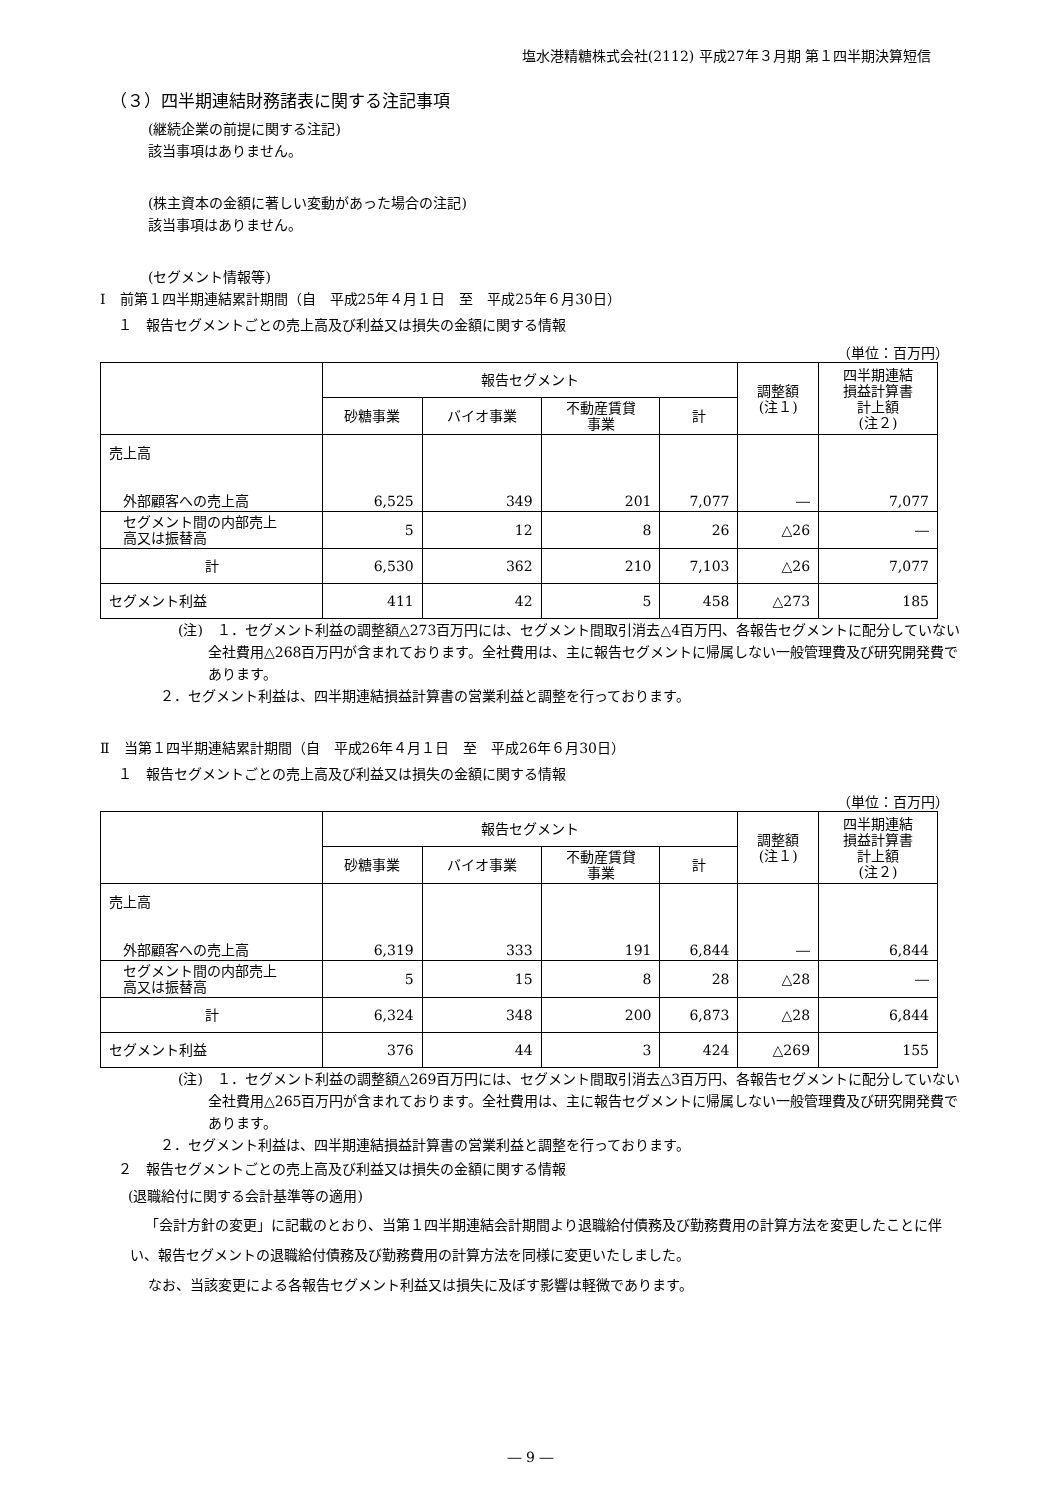塩水港精糖株式会社(2112) 平成27年３月期 第１四半期決算短信
（３）四半期連結財務諸表に関する注記事項
(継続企業の前提に関する注記)
該当事項はありません。
(株主資本の金額に著しい変動があった場合の注記)
該当事項はありません。
(セグメント情報等)
Ⅰ　前第１四半期連結累計期間（自　平成25年４月１日　至　平成25年６月30日）
１　報告セグメントごとの売上高及び利益又は損失の金額に関する情報
（単位：百万円）
| | 報告セグメント | | | | 調整額 (注１) | 四半期連結 損益計算書 計上額 (注２) |
| --- | --- | --- | --- | --- | --- | --- |
| | 砂糖事業 | バイオ事業 | 不動産賃貸 事業 | 計 | | |
| 売上高 外部顧客への売上高 | 6,525 | 349 | 201 | 7,077 | ― | 7,077 |
| セグメント間の内部売上 高又は振替高 | 5 | 12 | 8 | 26 | △26 | ― |
| 計 | 6,530 | 362 | 210 | 7,103 | △26 | 7,077 |
| セグメント利益 | 411 | 42 | 5 | 458 | △273 | 185 |
(注)　１．セグメント利益の調整額△273百万円には、セグメント間取引消去△4百万円、各報告セグメントに配分していない全社費用△268百万円が含まれております。全社費用は、主に報告セグメントに帰属しない一般管理費及び研究開発費であります。
２．セグメント利益は、四半期連結損益計算書の営業利益と調整を行っております。
Ⅱ　当第１四半期連結累計期間（自　平成26年４月１日　至　平成26年６月30日）
１　報告セグメントごとの売上高及び利益又は損失の金額に関する情報
（単位：百万円）
| | 報告セグメント | | | | 調整額 (注１) | 四半期連結 損益計算書 計上額 (注２) |
| --- | --- | --- | --- | --- | --- | --- |
| | 砂糖事業 | バイオ事業 | 不動産賃貸 事業 | 計 | | |
| 売上高 外部顧客への売上高 | 6,319 | 333 | 191 | 6,844 | ― | 6,844 |
| セグメント間の内部売上 高又は振替高 | 5 | 15 | 8 | 28 | △28 | ― |
| 計 | 6,324 | 348 | 200 | 6,873 | △28 | 6,844 |
| セグメント利益 | 376 | 44 | 3 | 424 | △269 | 155 |
(注)　１．セグメント利益の調整額△269百万円には、セグメント間取引消去△3百万円、各報告セグメントに配分していない全社費用△265百万円が含まれております。全社費用は、主に報告セグメントに帰属しない一般管理費及び研究開発費であります。
２．セグメント利益は、四半期連結損益計算書の営業利益と調整を行っております。
２　報告セグメントごとの売上高及び利益又は損失の金額に関する情報
(退職給付に関する会計基準等の適用)
「会計方針の変更」に記載のとおり、当第１四半期連結会計期間より退職給付債務及び勤務費用の計算方法を変更したことに伴い、報告セグメントの退職給付債務及び勤務費用の計算方法を同様に変更いたしました。
なお、当該変更による各報告セグメント利益又は損失に及ぼす影響は軽微であります。
― 9 ―